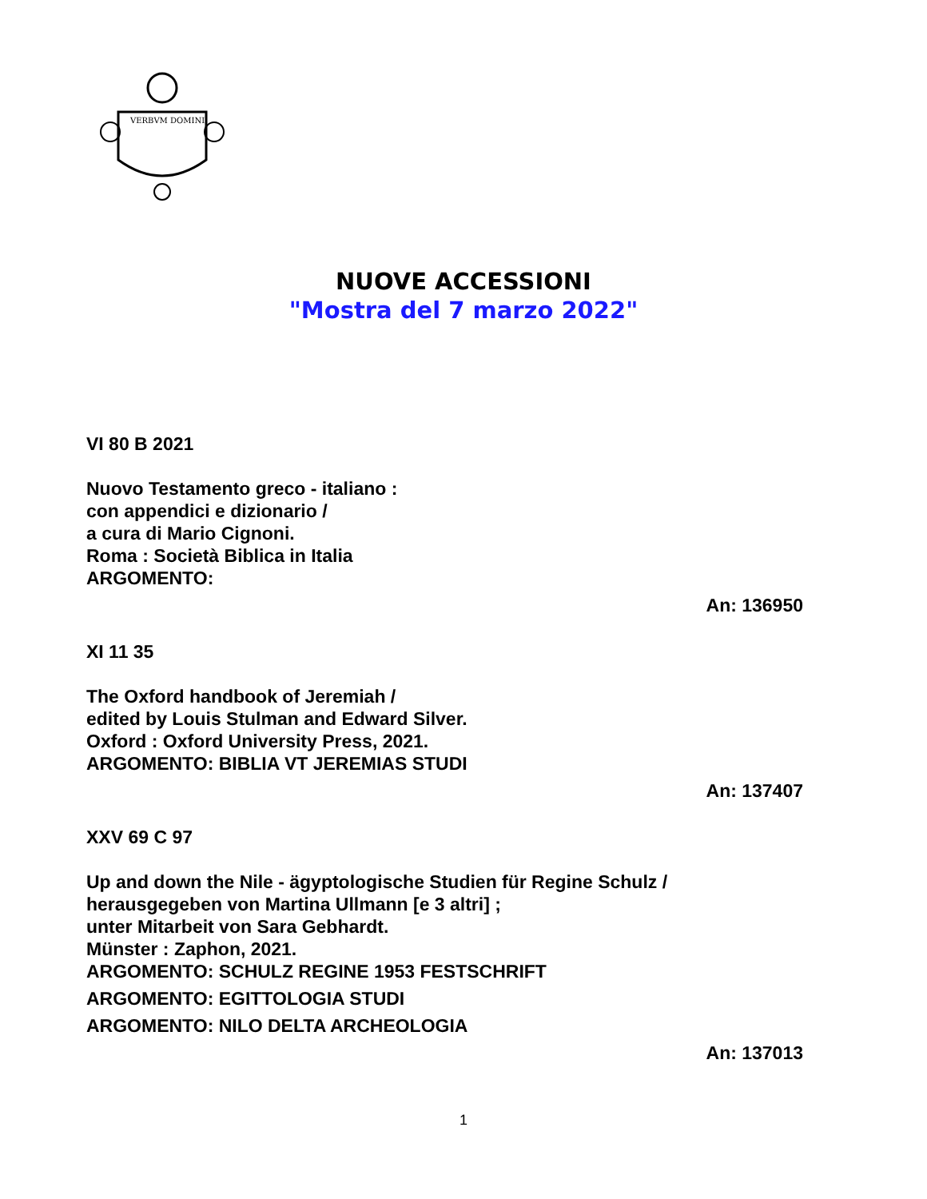VERBVM DOMINI
NUOVE ACCESSIONI
"Mostra del 7 marzo 2022"
VI 80 B 2021
Nuovo Testamento greco - italiano :
con appendici e dizionario /
a cura di Mario Cignoni.
Roma : Società Biblica in Italia
ARGOMENTO:
An: 136950
XI 11 35
The Oxford handbook of Jeremiah /
edited by Louis Stulman and Edward Silver.
Oxford : Oxford University Press, 2021.
ARGOMENTO: BIBLIA VT JEREMIAS STUDI
An: 137407
XXV 69 C 97
Up and down the Nile - ägyptologische Studien für Regine Schulz /
herausgegeben von Martina Ullmann [e 3 altri] ;
unter Mitarbeit von Sara Gebhardt.
Münster : Zaphon, 2021.
ARGOMENTO: SCHULZ REGINE 1953 FESTSCHRIFT
ARGOMENTO: EGITTOLOGIA STUDI
ARGOMENTO: NILO DELTA ARCHEOLOGIA
An: 137013
1